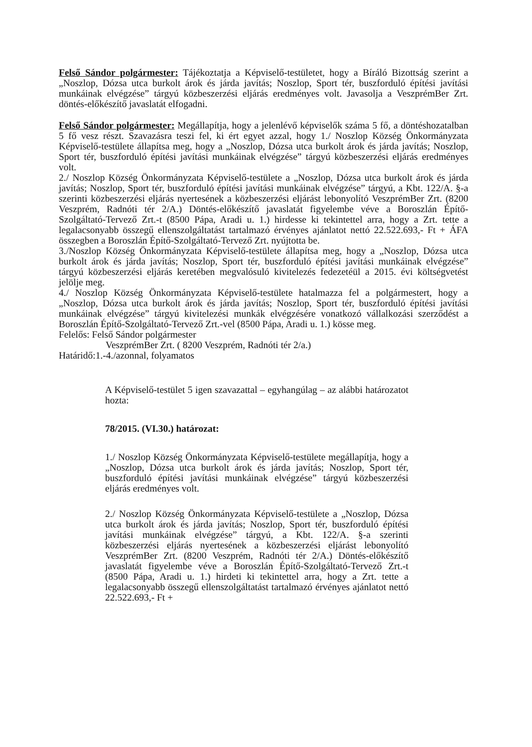Felső Sándor polgármester: Tájékoztatja a Képviselő-testületet, hogy a Bíráló Bizottság szerint a „Noszlop, Dózsa utca burkolt árok és járda javítás; Noszlop, Sport tér, buszforduló építési javítási munkáinak elvégzése” tárgyú közbeszerzési eljárás eredményes volt. Javasolja a VeszprémBer Zrt. döntés-előkészítő javaslatát elfogadni.
Felső Sándor polgármester: Megállapítja, hogy a jelenlévő képviselők száma 5 fő, a döntéshozatalban 5 fő vesz részt. Szavazásra teszi fel, ki ért egyet azzal, hogy 1./ Noszlop Község Önkormányzata Képviselő-testülete állapítsa meg, hogy a „Noszlop, Dózsa utca burkolt árok és járda javítás; Noszlop, Sport tér, buszforduló építési javítási munkáinak elvégzése” tárgyú közbeszerzési eljárás eredményes volt.
2./ Noszlop Község Önkormányzata Képviselő-testülete a „Noszlop, Dózsa utca burkolt árok és járda javítás; Noszlop, Sport tér, buszforduló építési javítási munkáinak elvégzése” tárgyú, a Kbt. 122/A. §-a szerinti közbeszerzési eljárás nyertesének a közbeszerzési eljárást lebonyolító VeszprémBer Zrt. (8200 Veszprém, Radnóti tér 2/A.) Döntés-előkészítő javaslatát figyelembe véve a Boroszlán Építő-Szolgáltató-Tervező Zrt.-t (8500 Pápa, Aradi u. 1.) hirdesse ki tekintettel arra, hogy a Zrt. tette a legalacsonyabb összegű ellenszolgáltatást tartalmazó érvényes ajánlatot nettó 22.522.693,- Ft + ÁFA összegben a Boroszlán Építő-Szolgáltató-Tervező Zrt. nyújtotta be.
3./Noszlop Község Önkormányzata Képviselő-testülete állapítsa meg, hogy a „Noszlop, Dózsa utca burkolt árok és járda javítás; Noszlop, Sport tér, buszforduló építési javítási munkáinak elvégzése” tárgyú közbeszerzési eljárás keretében megvalósuló kivitelezés fedezetéül a 2015. évi költségvetést jelölje meg.
4./ Noszlop Község Önkormányzata Képviselő-testülete hatalmazza fel a polgármestert, hogy a „Noszlop, Dózsa utca burkolt árok és járda javítás; Noszlop, Sport tér, buszforduló építési javítási munkáinak elvégzése” tárgyú kivitelezési munkák elvégzésére vonatkozó vállalkozási szerződést a Boroszlán Építő-Szolgáltató-Tervező Zrt.-vel (8500 Pápa, Aradi u. 1.) kösse meg.
Felelős: Felső Sándor polgármester
VeszprémBer Zrt. ( 8200 Veszprém, Radnóti tér 2/a.)
Határidő:1.-4./azonnal, folyamatos
A Képviselő-testület 5 igen szavazattal – egyhangúlag – az alábbi határozatot hozta:
78/2015. (VI.30.) határozat:
1./ Noszlop Község Önkormányzata Képviselő-testülete megállapítja, hogy a „Noszlop, Dózsa utca burkolt árok és járda javítás; Noszlop, Sport tér, buszforduló építési javítási munkáinak elvégzése” tárgyú közbeszerzési eljárás eredményes volt.
2./ Noszlop Község Önkormányzata Képviselő-testülete a „Noszlop, Dózsa utca burkolt árok és járda javítás; Noszlop, Sport tér, buszforduló építési javítási munkáinak elvégzése” tárgyú, a Kbt. 122/A. §-a szerinti közbeszerzési eljárás nyertesének a közbeszerzési eljárást lebonyolító VeszprémBer Zrt. (8200 Veszprém, Radnóti tér 2/A.) Döntés-előkészítő javaslatát figyelembe véve a Boroszlán Építő-Szolgáltató-Tervező Zrt.-t (8500 Pápa, Aradi u. 1.) hirdeti ki tekintettel arra, hogy a Zrt. tette a legalacsonyabb összegű ellenszolgáltatást tartalmazó érvényes ajánlatot nettó 22.522.693,- Ft +